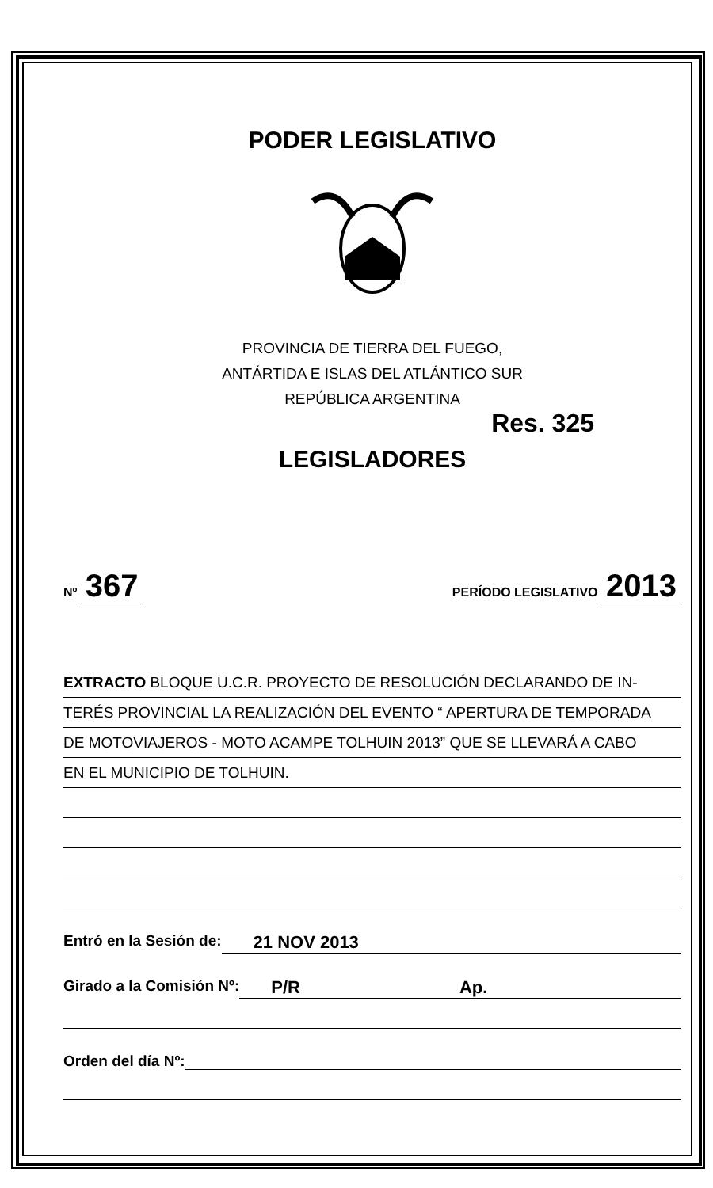PODER LEGISLATIVO
PROVINCIA DE TIERRA DEL FUEGO,
ANTÁRTIDA E ISLAS DEL ATLÁNTICO SUR
REPÚBLICA ARGENTINA
Res. 325
LEGISLADORES
Nº 367
PERÍODO LEGISLATIVO 2013
EXTRACTO BLOQUE U.C.R. PROYECTO DE RESOLUCIÓN DECLARANDO DE IN-
TERÉS PROVINCIAL LA REALIZACIÓN DEL EVENTO “ APERTURA DE TEMPORADA
DE MOTOVIAJEROS - MOTO ACAMPE TOLHUIN 2013” QUE SE LLEVARÁ A CABO
EN EL MUNICIPIO DE TOLHUIN.
Entró en la Sesión de: 21 NOV 2013
Girado a la Comisión Nº: P/R Ap.
Orden del día Nº: